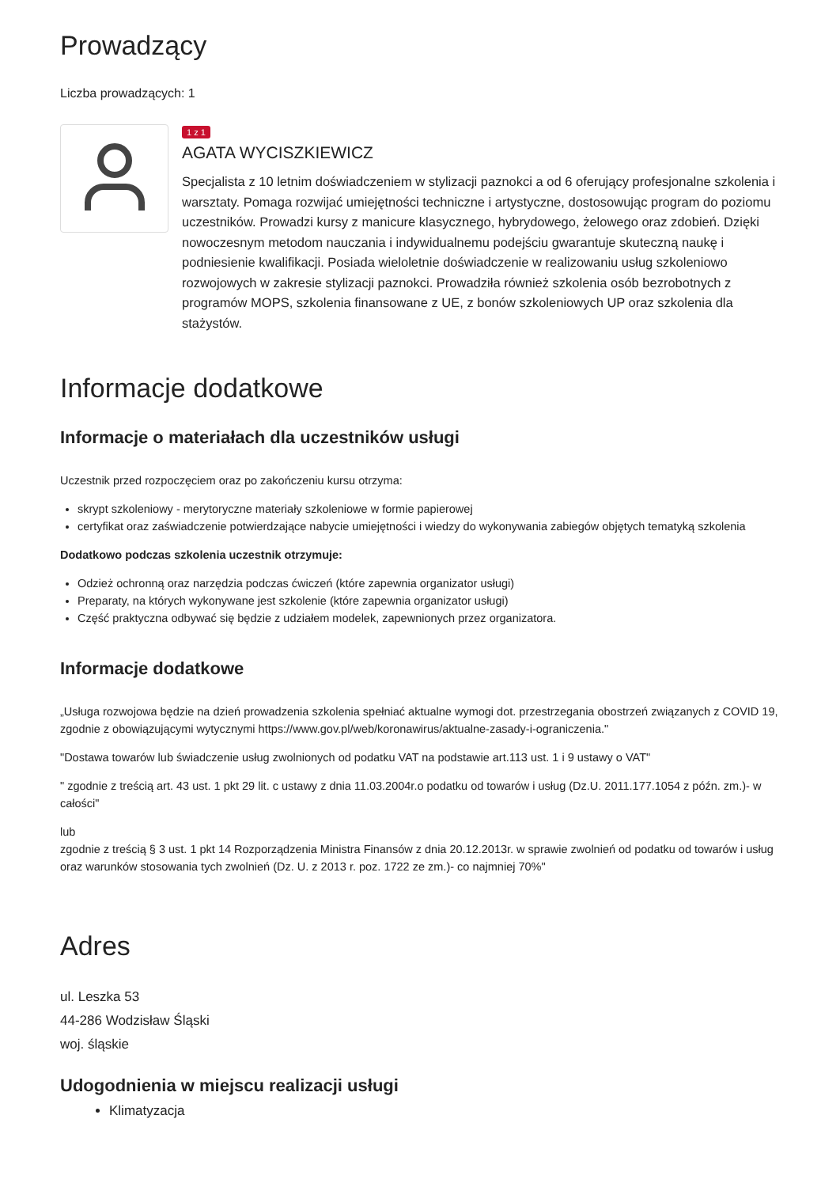Prowadzący
Liczba prowadzących: 1
1 z 1
AGATA WYCISZKIEWICZ
Specjalista z 10 letnim doświadczeniem w stylizacji paznokci a od 6 oferujący profesjonalne szkolenia i warsztaty. Pomaga rozwijać umiejętności techniczne i artystyczne, dostosowując program do poziomu uczestników. Prowadzi kursy z manicure klasycznego, hybrydowego, żelowego oraz zdobień. Dzięki nowoczesnym metodom nauczania i indywidualnemu podejściu gwarantuje skuteczną naukę i podniesienie kwalifikacji. Posiada wieloletnie doświadczenie w realizowaniu usług szkoleniowo rozwojowych w zakresie stylizacji paznokci. Prowadziła również szkolenia osób bezrobotnych z programów MOPS, szkolenia finansowane z UE, z bonów szkoleniowych UP oraz szkolenia dla stażystów.
Informacje dodatkowe
Informacje o materiałach dla uczestników usługi
Uczestnik przed rozpoczęciem oraz po zakończeniu kursu otrzyma:
skrypt szkoleniowy - merytoryczne materiały szkoleniowe w formie papierowej
certyfikat oraz zaświadczenie potwierdzające nabycie umiejętności i wiedzy do wykonywania zabiegów objętych tematyką szkolenia
Dodatkowo podczas szkolenia uczestnik otrzymuje:
Odzież ochronną oraz narzędzia podczas ćwiczeń (które zapewnia organizator usługi)
Preparaty, na których wykonywane jest szkolenie (które zapewnia organizator usługi)
Część praktyczna odbywać się będzie z udziałem modelek, zapewnionych przez organizatora.
Informacje dodatkowe
„Usługa rozwojowa będzie na dzień prowadzenia szkolenia spełniać aktualne wymogi dot. przestrzegania obostrzeń związanych z COVID 19, zgodnie z obowiązującymi wytycznymi https://www.gov.pl/web/koronawirus/aktualne-zasady-i-ograniczenia."
"Dostawa towarów lub świadczenie usług zwolnionych od podatku VAT na podstawie art.113 ust. 1 i 9 ustawy o VAT"
" zgodnie z treścią art. 43 ust. 1 pkt 29 lit. c ustawy z dnia 11.03.2004r.o podatku od towarów i usług (Dz.U. 2011.177.1054 z późn. zm.)- w całości"
lub
zgodnie z treścią § 3 ust. 1 pkt 14 Rozporządzenia Ministra Finansów z dnia 20.12.2013r. w sprawie zwolnień od podatku od towarów i usług oraz warunków stosowania tych zwolnień (Dz. U. z 2013 r. poz. 1722 ze zm.)- co najmniej 70%"
Adres
ul. Leszka 53
44-286 Wodzisław Śląski
woj. śląskie
Udogodnienia w miejscu realizacji usługi
Klimatyzacja